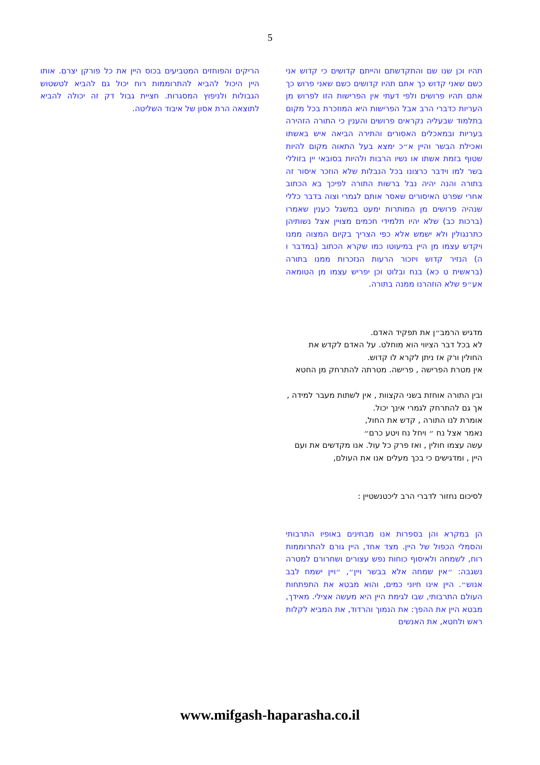5
תהיו וכן שנו שם והתקדשתם והייתם קדושים כי קדוש אני כשם שאני קדוש כך אתם תהיו קדושים כשם שאני פרוש כך אתם תהיו פרושים ולפי דעתי אין הפרישות הזו לפרוש מן העריות כדברי הרב אבל הפרישות היא המוזכרת בכל מקום בתלמוד שבעליה נקראים פרושים והענין כי התורה הזהירה בעריות ובמאכלים האסורים והתירה הביאה איש באשתו ואכילת הבשר והיין א״כ ימצא בעל התאוה מקום להיות שטוף בזמת אשתו או נשיו הרבות ולהיות בסובאי יין בזוללי בשר למו וידבר כרצונו בכל הנבלות שלא הוזכר איסור זה בתורה והנה יהיה נבל ברשות התורה לפיכך בא הכתוב אחרי שפרט האיסורים שאסר אותם לגמרי וצוה בדבר כללי שנהיה פרושים מן המותרות ימעט במשגל כענין שאמרו (ברכות כב) שלא יהיו תלמידי חכמים מצויין אצל נשותיהן כתרנגולין ולא ישמש אלא כפי הצריך בקיום המצוה ממנו ויקדש עצמו מן היין במיעוטו כמו שקרא הכתוב (במדבר ו ה) הנזיר קדוש ויזכור הרעות הנזכרות ממנו בתורה (בראשית ט כא) בנח ובלוט וכן יפריש עצמו מן הטומאה אע״פ שלא הוזהרנו ממנה בתורה.
מדגיש הרמב״ן את תפקיד האדם.
לא בכל דבר הציווי הוא מוחלט. על האדם לקדש את החולין ורק אז ניתן לקרא לו קדוש.
אין מטרת הפרישה , פרישה. מטרתה להתרחק מן החטא
ובין התורה אוחזת בשני הקצוות , אין לשתות מעבר למידה , אך גם להתרחק לגמרי אינך יכול.
אומרת לנו התורה , קדש את החול,
נאמר אצל נח ״ ויחל נח ויטע כרם״
עשה עצמו חולין , ואז פרק כל עול. אנו מקדשים את ועם היין , ומדגישים כי בכך מעלים אנו את העולם,
לסיכום נחזור לדברי הרב ליכטנשטיין :
הן במקרא והן בספרות אנו מבחינים באופיו התרבותי והסמלי הכפול של היין. מצד אחד, היין גורם להתרוממות רוח, לשמחה ולאיסוף כוחות נפש עצורים ושחרורם למטרה נשגבה: ״אין שמחה אלא בבשר ויין״, ״ויין ישמח לבב אנוש״. היין אינו חיוני כמים, והוא מבטא את התפתחות העולם התרבותי, שבו לגימת היין היא מעשה אצילי. מאידך, מבטא היין את ההפך: את הנמוך והרדוד, את המביא לקלות ראש ולחטא, את האנשים
הריקים והפוחזים המטביעים בכוס היין את כל פורקן יצרם. אותו היין היכול להביא להתרוממות רוח יכול גם להביא לטשטוש הגבולות ולניפוץ המסגרות. חציית גבול דק זה יכולה להביא לתוצאה הרת אסון של איבוד השליטה.
www.mifgash-haparasha.co.il